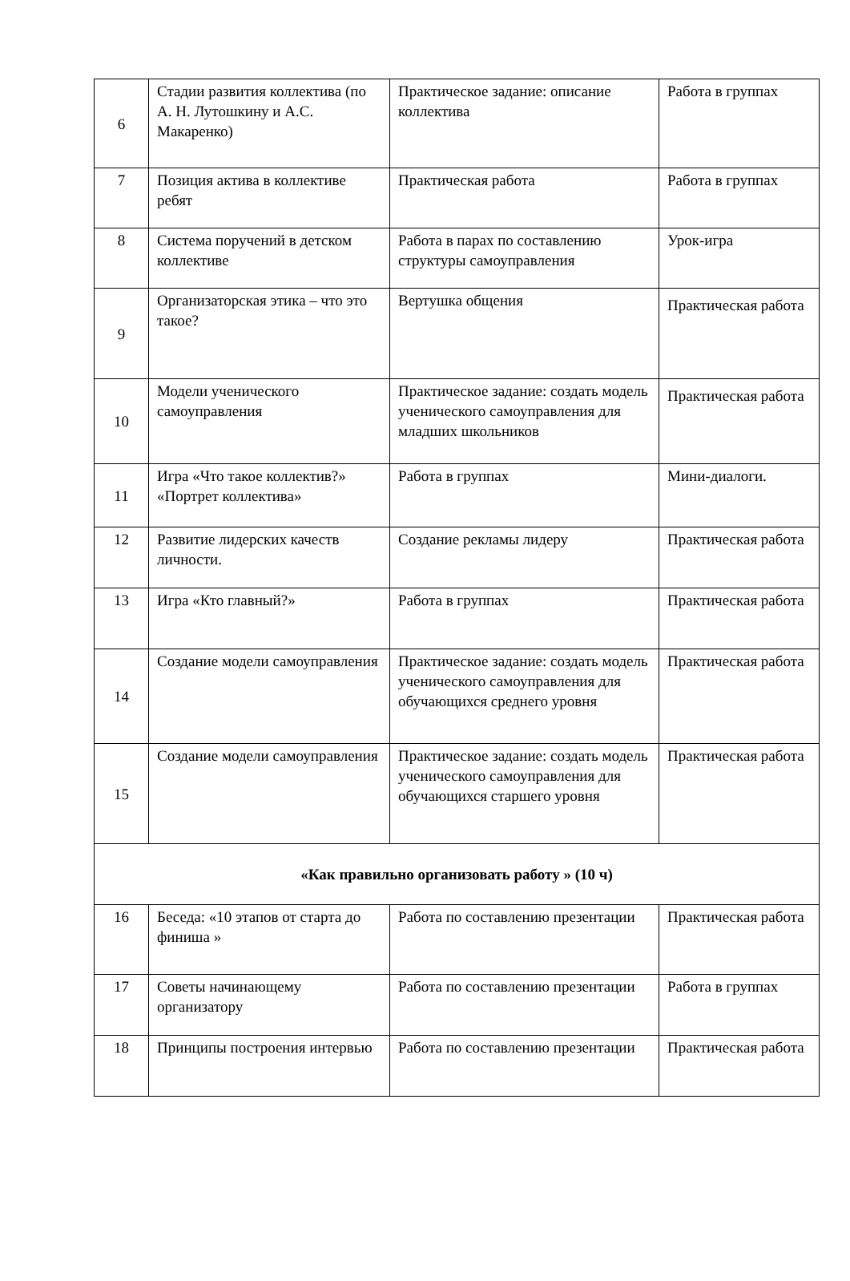| 6 | Стадии развития коллектива (по А. Н. Лутошкину и А.С. Макаренко) | Практическое задание: описание коллектива | Работа в группах |
| 7 | Позиция актива в коллективе ребят | Практическая работа | Работа в группах |
| 8 | Система поручений в детском коллективе | Работа в парах по составлению структуры самоуправления | Урок-игра |
| 9 | Организаторская этика – что это такое? | Вертушка общения | Практическая работа |
| 10 | Модели ученического самоуправления | Практическое задание: создать модель ученического самоуправления для младших школьников | Практическая работа |
| 11 | Игра «Что такое коллектив?» «Портрет коллектива» | Работа в группах | Мини-диалоги. |
| 12 | Развитие лидерских качеств личности. | Создание рекламы лидеру | Практическая работа |
| 13 | Игра «Кто главный?» | Работа в группах | Практическая работа |
| 14 | Создание модели самоуправления | Практическое задание: создать модель ученического самоуправления для обучающихся среднего уровня | Практическая работа |
| 15 | Создание модели самоуправления | Практическое задание: создать модель ученического самоуправления для обучающихся старшего уровня | Практическая работа |
| «Как правильно организовать работу » (10 ч) | | | |
| 16 | Беседа: «10 этапов от старта до финиша » | Работа по составлению презентации | Практическая работа |
| 17 | Советы начинающему организатору | Работа по составлению презентации | Работа в группах |
| 18 | Принципы построения интервью | Работа по составлению презентации | Практическая работа |